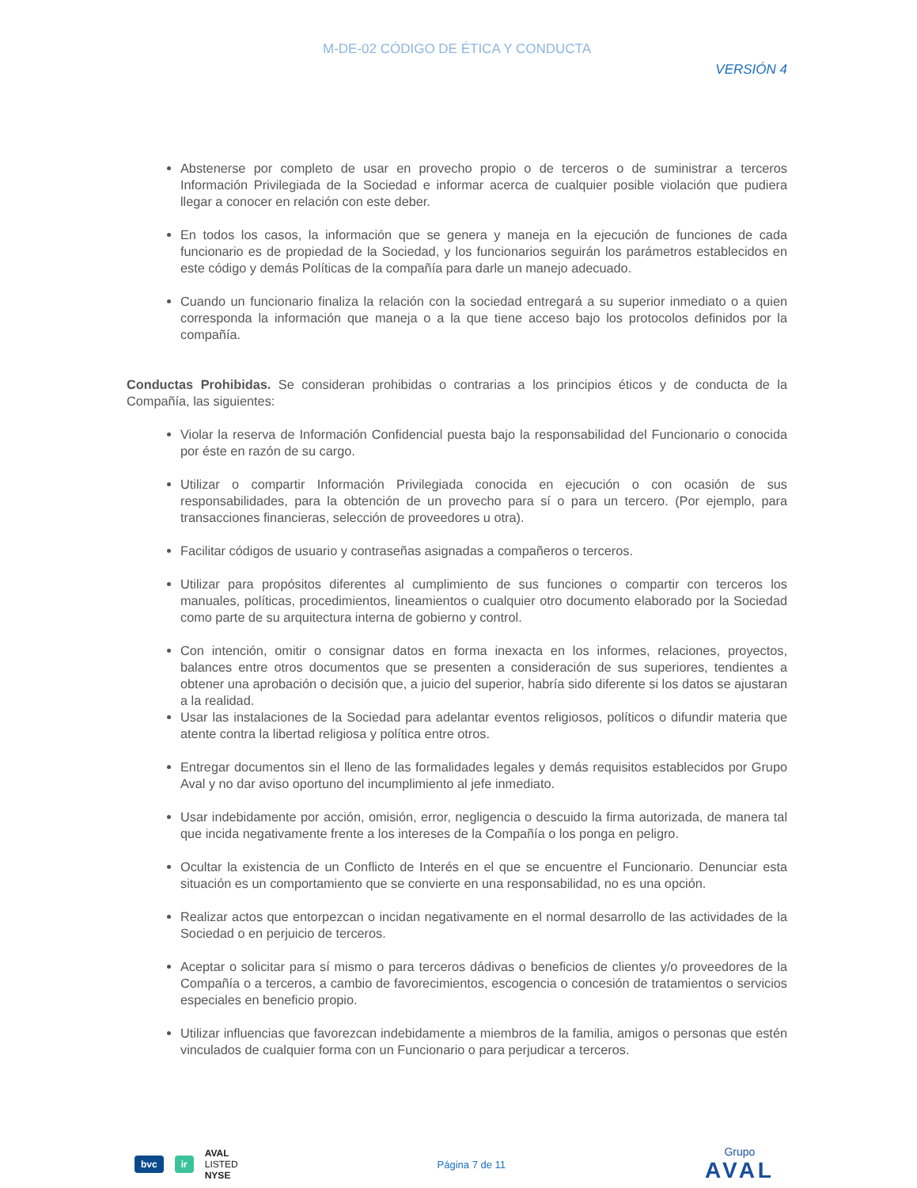M-DE-02 CÓDIGO DE ÉTICA Y CONDUCTA
VERSIÓN 4
Abstenerse por completo de usar en provecho propio o de terceros o de suministrar a terceros Información Privilegiada de la Sociedad e informar acerca de cualquier posible violación que pudiera llegar a conocer en relación con este deber.
En todos los casos, la información que se genera y maneja en la ejecución de funciones de cada funcionario es de propiedad de la Sociedad, y los funcionarios seguirán los parámetros establecidos en este código y demás Políticas de la compañía para darle un manejo adecuado.
Cuando un funcionario finaliza la relación con la sociedad entregará a su superior inmediato o a quien corresponda la información que maneja o a la que tiene acceso bajo los protocolos definidos por la compañía.
Conductas Prohibidas. Se consideran prohibidas o contrarias a los principios éticos y de conducta de la Compañía, las siguientes:
Violar la reserva de Información Confidencial puesta bajo la responsabilidad del Funcionario o conocida por éste en razón de su cargo.
Utilizar o compartir Información Privilegiada conocida en ejecución o con ocasión de sus responsabilidades, para la obtención de un provecho para sí o para un tercero. (Por ejemplo, para transacciones financieras, selección de proveedores u otra).
Facilitar códigos de usuario y contraseñas asignadas a compañeros o terceros.
Utilizar para propósitos diferentes al cumplimiento de sus funciones o compartir con terceros los manuales, políticas, procedimientos, lineamientos o cualquier otro documento elaborado por la Sociedad como parte de su arquitectura interna de gobierno y control.
Con intención, omitir o consignar datos en forma inexacta en los informes, relaciones, proyectos, balances entre otros documentos que se presenten a consideración de sus superiores, tendientes a obtener una aprobación o decisión que, a juicio del superior, habría sido diferente si los datos se ajustaran a la realidad.
Usar las instalaciones de la Sociedad para adelantar eventos religiosos, políticos o difundir materia que atente contra la libertad religiosa y política entre otros.
Entregar documentos sin el lleno de las formalidades legales y demás requisitos establecidos por Grupo Aval y no dar aviso oportuno del incumplimiento al jefe inmediato.
Usar indebidamente por acción, omisión, error, negligencia o descuido la firma autorizada, de manera tal que incida negativamente frente a los intereses de la Compañía o los ponga en peligro.
Ocultar la existencia de un Conflicto de Interés en el que se encuentre el Funcionario. Denunciar esta situación es un comportamiento que se convierte en una responsabilidad, no es una opción.
Realizar actos que entorpezcan o incidan negativamente en el normal desarrollo de las actividades de la Sociedad o en perjuicio de terceros.
Aceptar o solicitar para sí mismo o para terceros dádivas o beneficios de clientes y/o proveedores de la Compañía o a terceros, a cambio de favorecimientos, escogencia o concesión de tratamientos o servicios especiales en beneficio propio.
Utilizar influencias que favorezcan indebidamente a miembros de la familia, amigos o personas que estén vinculados de cualquier forma con un Funcionario o para perjudicar a terceros.
bvc ir
AVAL
LISTED
NYSE
Página 7 de 11 Grupo
AVAL